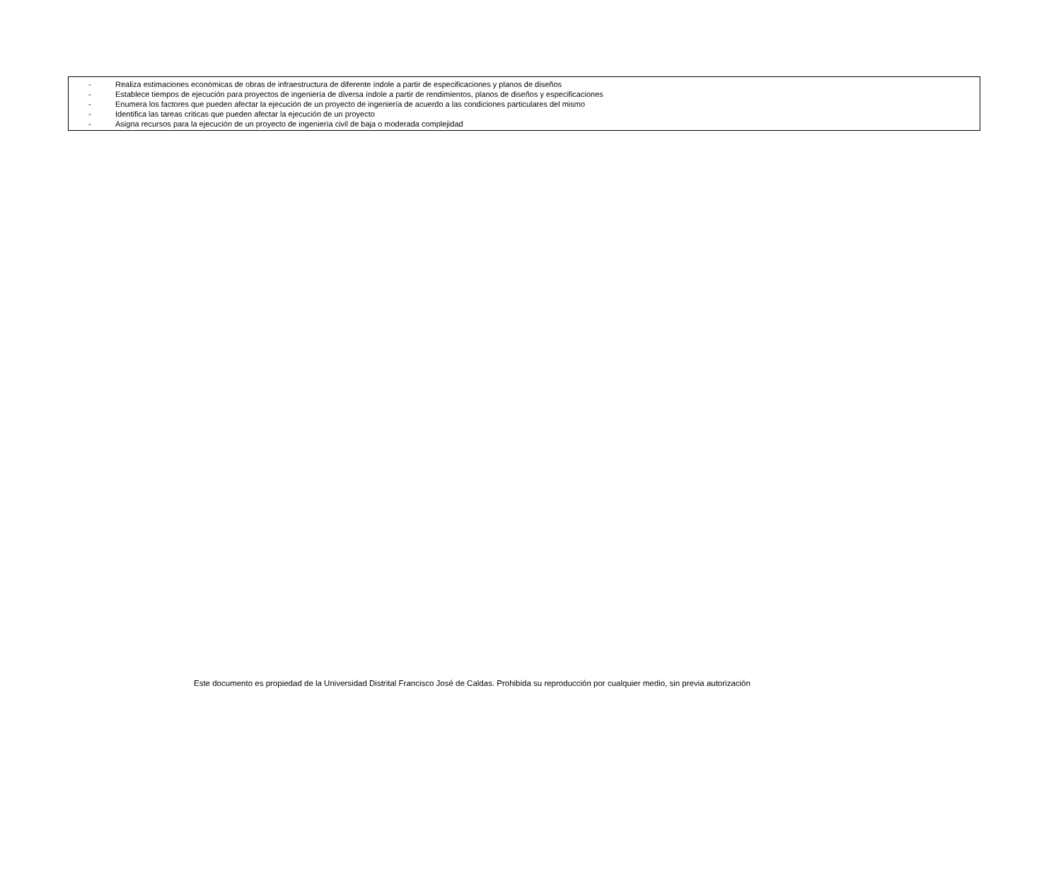- Realiza estimaciones económicas de obras de infraestructura de diferente índole a partir de especificaciones y planos de diseños
- Establece tiempos de ejecución para proyectos de ingeniería de diversa índole a partir de rendimientos, planos de diseños y especificaciones
- Enumera los factores que pueden afectar la ejecución de un proyecto de ingeniería de acuerdo a las condiciones particulares del mismo
- Identifica las tareas criticas que pueden afectar la ejecución de un proyecto
- Asigna recursos para la ejecución de un proyecto de ingeniería civil de baja o moderada complejidad
Este documento es propiedad de la Universidad Distrital Francisco José de Caldas. Prohibida su reproducción por cualquier medio, sin previa autorización